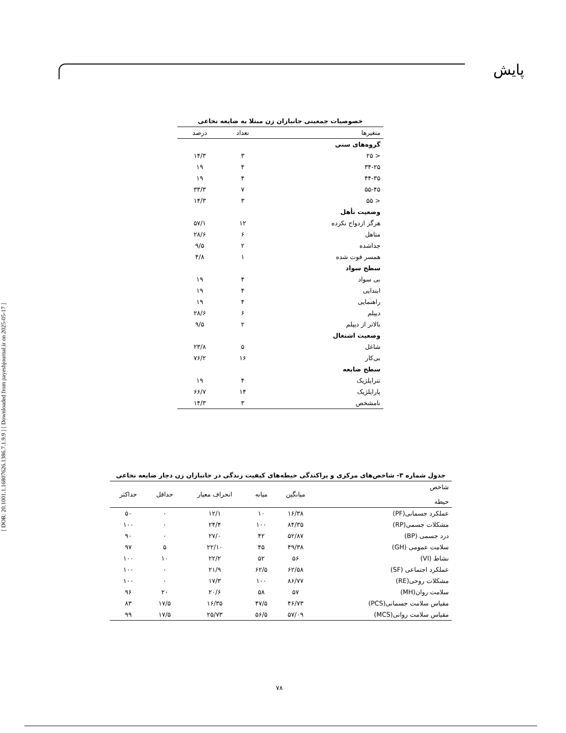پایش
[ DOR: 20.1001.1.16807626.1386.7.1.9.9 ] [ Downloaded from payeshjournal.ir on 2025-05-17 ]
خصوصیات جمعیتی جانبازان زن مبتلا به ضایعه نخاعی
| متغیرها | تعداد | درصد |
| --- | --- | --- |
| گروه‌های سنی | | |
| < ۲۵ | ۳ | ۱۴/۳ |
| ۳۴-۲۵ | ۴ | ۱۹ |
| ۴۴-۳۵ | ۴ | ۱۹ |
| ۵۵-۴۵ | ۷ | ۳۳/۳ |
| < ۵۵ | ۳ | ۱۴/۳ |
| وضعیت تأهل | | |
| هرگز ازدواج نکرده | ۱۲ | ۵۷/۱ |
| متاهل | ۶ | ۲۸/۶ |
| جداشده | ۲ | ۹/۵ |
| همسر فوت شده | ۱ | ۴/۸ |
| سطح سواد | | |
| بی سواد | ۴ | ۱۹ |
| ابتدایی | ۴ | ۱۹ |
| راهنمایی | ۴ | ۱۹ |
| دیپلم | ۶ | ۲۸/۶ |
| بالاتر از دیپلم | ۲ | ۹/۵ |
| وضعیت اشتغال | | |
| شاغل | ۵ | ۲۳/۸ |
| بی‌کار | ۱۶ | ۷۶/۲ |
| سطح ضایعه | | |
| تتراپلژیک | ۴ | ۱۹ |
| پاراپلژیک | ۱۴ | ۶۶/۷ |
| نامشخص | ۳ | ۱۴/۳ |
جدول شماره ۳- شاخص‌های مرکزی و پراکندگی حیطه‌های کیفیت زندگی در جانبازان زن دچار ضایعه نخاعی
| شاخص حیطه | میانگین | میانه | انحراف معیار | حداقل | حداکثر |
| --- | --- | --- | --- | --- | --- |
| عملکرد جسمانی(PF) | ۱۶/۳۸ | ۱۰ | ۱۲/۱ | ۰ | ۵۰ |
| مشکلات جسمی(RP) | ۸۴/۳۵ | ۱۰۰ | ۲۴/۴ | ۰ | ۱۰۰ |
| درد جسمی (BP) | ۵۲/۸۷ | ۴۲ | ۲۷/۰ | ۰ | ۹۰ |
| سلامت عمومی (GH) | ۴۹/۳۸ | ۴۵ | ۲۲/۱۰ | ۵ | ۹۷ |
| نشاط (VI) | ۵۶ | ۵۲ | ۲۲/۲ | ۱۰ | ۱۰۰ |
| عملکرد اجتماعی (SF) | ۶۲/۵۸ | ۶۲/۵ | ۲۱/۹ | ۰ | ۱۰۰ |
| مشکلات روحی(RE) | ۸۶/۷۷ | ۱۰۰ | ۱۷/۳ | ۰ | ۱۰۰ |
| سلامت روان(MH) | ۵۷ | ۵۸ | ۲۰/۶ | ۲۰ | ۹۶ |
| مقیاس سلامت جسمانی(PCS) | ۴۶/۷۳ | ۴۷/۵ | ۱۶/۳۵ | ۱۷/۵ | ۸۳ |
| مقیاس سلامت روانی(MCS) | ۵۷/۰۹ | ۵۶/۵ | ۲۵/۷۳ | ۱۷/۵ | ۹۹ |
۷۸